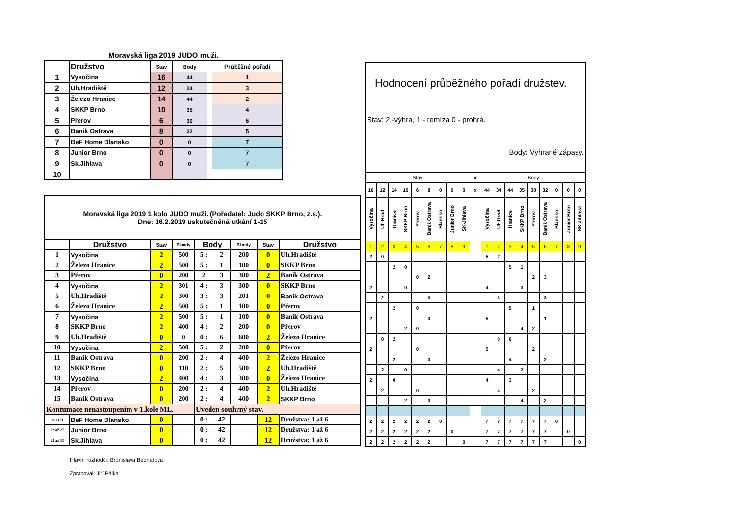Moravská liga 2019 JUDO muži.
| | Družstvo | Stav | Body | | Průběžné pořadí |
| --- | --- | --- | --- | --- | --- |
| 1 | Vysočina | 16 | 44 | | 1 |
| 2 | Uh.Hradiště | 12 | 34 | | 3 |
| 3 | Železo Hranice | 14 | 44 | | 2 |
| 4 | SKKP Brno | 10 | 35 | | 4 |
| 5 | Přerov | 6 | 30 | | 6 |
| 6 | Banik Ostrava | 8 | 32 | | 5 |
| 7 | BeF Home Blansko | 0 | 0 | | 7 |
| 8 | Junior Brno | 0 | 0 | | 7 |
| 9 | Sk.Jihlava | 0 | 0 | | 7 |
| 10 | | | | | |
| Moravská liga 2019 1 kolo JUDO muži. (Pořadatel: Judo SKKP Brno, z.s.). Dne: 16.2.2019 uskutečněná utkání 1-15 | | | | | | | | |
| | Družstvo | Stav | P.body | Body | | P.body | Stav | Družstvo |
| 1 | Vysočina | 2 | 500 | 5 : | 2 | 200 | 0 | Uh.Hradiště |
| 2 | Železo Hranice | 2 | 500 | 5 : | 1 | 100 | 0 | SKKP Brno |
| 3 | Přerov | 0 | 200 | 2 | 3 | 300 | 2 | Banik Ostrava |
| 4 | Vysočina | 2 | 301 | 4 : | 3 | 300 | 0 | SKKP Brno |
| 5 | Uh.Hradiště | 2 | 300 | 3 : | 3 | 201 | 0 | Banik Ostrava |
| 6 | Železo Hranice | 2 | 500 | 5 : | 1 | 100 | 0 | Přerov |
| 7 | Vysočina | 2 | 500 | 5 : | 1 | 100 | 0 | Banik Ostrava |
| 8 | SKKP Brno | 2 | 400 | 4 : | 2 | 200 | 0 | Přerov |
| 9 | Uh.Hradiště | 0 | 0 | 0 : | 6 | 600 | 2 | Železo Hranice |
| 10 | Vysočina | 2 | 500 | 5 : | 2 | 200 | 0 | Přerov |
| 11 | Banik Ostrava | 0 | 200 | 2 : | 4 | 400 | 2 | Železo Hranice |
| 12 | SKKP Brno | 0 | 110 | 2 : | 5 | 500 | 2 | Uh.Hradiště |
| 13 | Vysočina | 2 | 400 | 4 : | 3 | 300 | 0 | Železo Hranice |
| 14 | Přerov | 0 | 200 | 2 : | 4 | 400 | 2 | Uh.Hradiště |
| 15 | Banik Ostrava | 0 | 200 | 2 : | 4 | 400 | 2 | SKKP Brno |
| Kontumace nenastoupením v 1.kole ML. | | | | Uveden souhrný stav. | | | | |
| 16 až21 | BeF Home Blansko | 0 | | 0 : | 42 | | 12 | Družstva: 1 až 6 |
| 22 až 27 | Junior Brno | 0 | | 0 : | 42 | | 12 | Družstva: 1 až 6 |
| 28 až 33 | Sk.Jihlava | 0 | | 0 : | 42 | | 12 | Družstva: 1 až 6 |
Hlavní rozhodčí: Bronislava Bednářová
Zpracoval: Jiří Pálka
Hodnocení průběžného pořadí družstev.
Stav: 2 -výhra, 1 - remíza 0 - prohra.
Body: Vyhrané zápasy.
| Stav | | | | | | | | | x | Body | | | | | | | | |
| 16 | 12 | 14 | 10 | 6 | 8 | 0 | 0 | 0 | x | 44 | 34 | 44 | 35 | 30 | 32 | 0 | 0 | 0 |
| Vysočina | Uh.Hrad | Hranice | SKKP Brno | Přerov | Banik Ostrava | Blansko | Junior Brno | SK-Jihlava | | Vysočina | Uh.Hrad | Hranice | SKKP Brno | Přerov | Banik Ostrava | Blansko | Junior Brno | SK-Jihlava |
| 1 | 2 | 3 | 4 | 5 | 6 | 7 | 8 | 9 | | 1 | 2 | 3 | 4 | 5 | 6 | 7 | 8 | 9 |
| 2 | 0 | | | | | | | | | 5 | 2 | | | | | | | |
| | | 2 | 0 | | | | | | | | | 5 | 1 | | | | | |
| | | | | 0 | 2 | | | | | | | | | 2 | 3 | | | |
| 2 | | | 0 | | | | | | | 4 | | | 3 | | | | | |
| | 2 | | | | 0 | | | | | | 3 | | | | 3 | | | |
| | | 2 | | 0 | | | | | | | | 5 | | 1 | | | | |
| 2 | | | | | 0 | | | | | 5 | | | | | 1 | | | |
| | | | 2 | 0 | | | | | | | | | 4 | 2 | | | | |
| | 0 | 2 | | | | | | | | | 0 | 6 | | | | | | |
| 2 | | | | 0 | | | | | | 5 | | | | 2 | | | | |
| | | 2 | | | 0 | | | | | | | 4 | | | 2 | | | |
| | 2 | | 0 | | | | | | | | 4 | | 2 | | | | | |
| 2 | | 0 | | | | | | | | 4 | | 3 | | | | | | |
| | 2 | | | 0 | | | | | | | 4 | | | 2 | | | | |
| | | | 2 | | 0 | | | | | | | | 4 | | 2 | | | |
| 2 | 2 | 2 | 2 | 2 | 2 | 0 | | | | 7 | 7 | 7 | 7 | 7 | 7 | 0 | | |
| 2 | 2 | 2 | 2 | 2 | 2 | | 0 | | | 7 | 7 | 7 | 7 | 7 | 7 | | 0 | |
| 2 | 2 | 2 | 2 | 2 | 2 | | | 0 | | 7 | 7 | 7 | 7 | 7 | 7 | | | 0 |